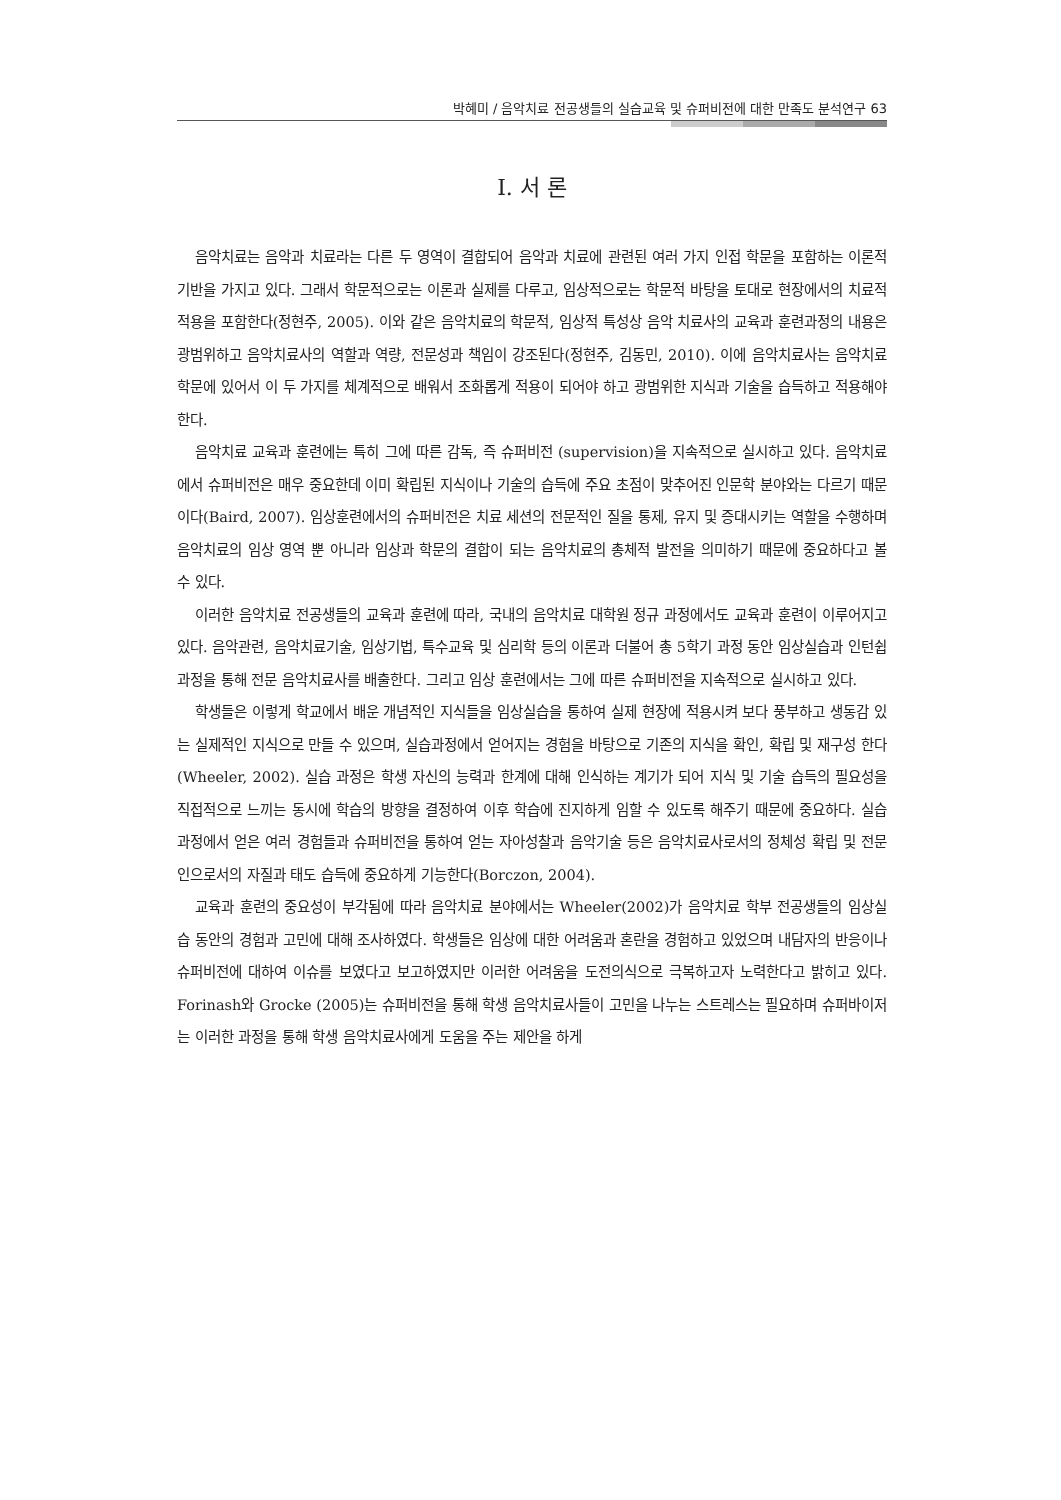박혜미 / 음악치료 전공생들의 실습교육 및 슈퍼비전에 대한 만족도 분석연구 63
Ⅰ. 서 론
음악치료는 음악과 치료라는 다른 두 영역이 결합되어 음악과 치료에 관련된 여러 가지 인접 학문을 포함하는 이론적 기반을 가지고 있다. 그래서 학문적으로는 이론과 실제를 다루고, 임상적으로는 학문적 바탕을 토대로 현장에서의 치료적 적용을 포함한다(정현주, 2005). 이와 같은 음악치료의 학문적, 임상적 특성상 음악 치료사의 교육과 훈련과정의 내용은 광범위하고 음악치료사의 역할과 역량, 전문성과 책임이 강조된다(정현주, 김동민, 2010). 이에 음악치료사는 음악치료 학문에 있어서 이 두 가지를 체계적으로 배워서 조화롭게 적용이 되어야 하고 광범위한 지식과 기술을 습득하고 적용해야 한다.
음악치료 교육과 훈련에는 특히 그에 따른 감독, 즉 슈퍼비전 (supervision)을 지속적으로 실시하고 있다. 음악치료에서 슈퍼비전은 매우 중요한데 이미 확립된 지식이나 기술의 습득에 주요 초점이 맞추어진 인문학 분야와는 다르기 때문이다(Baird, 2007). 임상훈련에서의 슈퍼비전은 치료 세션의 전문적인 질을 통제, 유지 및 증대시키는 역할을 수행하며 음악치료의 임상 영역 뿐 아니라 임상과 학문의 결합이 되는 음악치료의 총체적 발전을 의미하기 때문에 중요하다고 볼 수 있다.
이러한 음악치료 전공생들의 교육과 훈련에 따라, 국내의 음악치료 대학원 정규 과정에서도 교육과 훈련이 이루어지고 있다. 음악관련, 음악치료기술, 임상기법, 특수교육 및 심리학 등의 이론과 더불어 총 5학기 과정 동안 임상실습과 인턴쉽 과정을 통해 전문 음악치료사를 배출한다. 그리고 임상 훈련에서는 그에 따른 슈퍼비전을 지속적으로 실시하고 있다.
학생들은 이렇게 학교에서 배운 개념적인 지식들을 임상실습을 통하여 실제 현장에 적용시켜 보다 풍부하고 생동감 있는 실제적인 지식으로 만들 수 있으며, 실습과정에서 얻어지는 경험을 바탕으로 기존의 지식을 확인, 확립 및 재구성 한다(Wheeler, 2002). 실습 과정은 학생 자신의 능력과 한계에 대해 인식하는 계기가 되어 지식 및 기술 습득의 필요성을 직접적으로 느끼는 동시에 학습의 방향을 결정하여 이후 학습에 진지하게 임할 수 있도록 해주기 때문에 중요하다. 실습 과정에서 얻은 여러 경험들과 슈퍼비전을 통하여 얻는 자아성찰과 음악기술 등은 음악치료사로서의 정체성 확립 및 전문인으로서의 자질과 태도 습득에 중요하게 기능한다(Borczon, 2004).
교육과 훈련의 중요성이 부각됨에 따라 음악치료 분야에서는 Wheeler(2002)가 음악치료 학부 전공생들의 임상실습 동안의 경험과 고민에 대해 조사하였다. 학생들은 임상에 대한 어려움과 혼란을 경험하고 있었으며 내담자의 반응이나 슈퍼비전에 대하여 이슈를 보였다고 보고하였지만 이러한 어려움을 도전의식으로 극복하고자 노력한다고 밝히고 있다. Forinash와 Grocke (2005)는 슈퍼비전을 통해 학생 음악치료사들이 고민을 나누는 스트레스는 필요하며 슈퍼바이저는 이러한 과정을 통해 학생 음악치료사에게 도움을 주는 제안을 하게